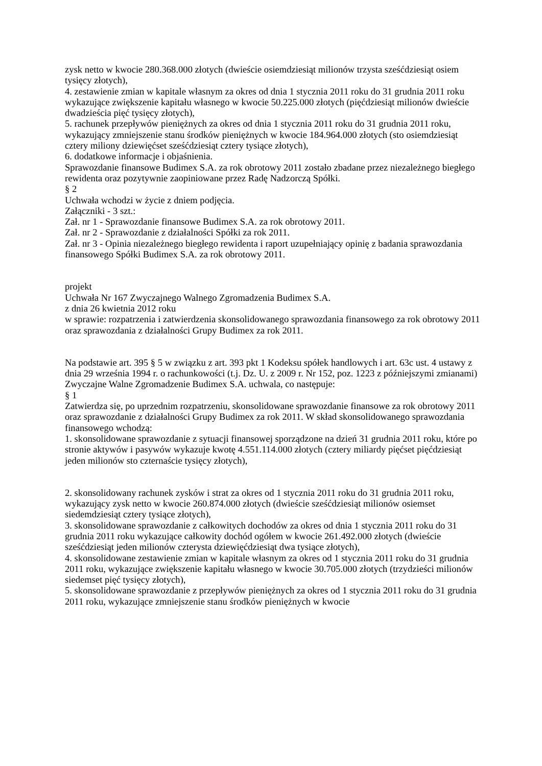zysk netto w kwocie 280.368.000 złotych (dwieście osiemdziesiąt milionów trzysta sześćdziesiąt osiem tysięcy złotych),
4. zestawienie zmian w kapitale własnym za okres od dnia 1 stycznia 2011 roku do 31 grudnia 2011 roku wykazujące zwiększenie kapitału własnego w kwocie 50.225.000 złotych (pięćdziesiąt milionów dwieście dwadzieścia pięć tysięcy złotych),
5. rachunek przepływów pieniężnych za okres od dnia 1 stycznia 2011 roku do 31 grudnia 2011 roku, wykazujący zmniejszenie stanu środków pieniężnych w kwocie 184.964.000 złotych (sto osiemdziesiąt cztery miliony dziewięćset sześćdziesiąt cztery tysiące złotych),
6. dodatkowe informacje i objaśnienia.
Sprawozdanie finansowe Budimex S.A. za rok obrotowy 2011 zostało zbadane przez niezależnego biegłego rewidenta oraz pozytywnie zaopiniowane przez Radę Nadzorczą Spółki.
§ 2
Uchwała wchodzi w życie z dniem podjęcia.
Załączniki - 3 szt.:
Zał. nr 1 - Sprawozdanie finansowe Budimex S.A. za rok obrotowy 2011.
Zał. nr 2 - Sprawozdanie z działalności Spółki za rok 2011.
Zał. nr 3 - Opinia niezależnego biegłego rewidenta i raport uzupełniający opinię z badania sprawozdania finansowego Spółki Budimex S.A. za rok obrotowy 2011.
projekt
Uchwała Nr 167 Zwyczajnego Walnego Zgromadzenia Budimex S.A.
z dnia 26 kwietnia 2012 roku
w sprawie: rozpatrzenia i zatwierdzenia skonsolidowanego sprawozdania finansowego za rok obrotowy 2011 oraz sprawozdania z działalności Grupy Budimex za rok 2011.
Na podstawie art. 395 § 5 w związku z art. 393 pkt 1 Kodeksu spółek handlowych i art. 63c ust. 4 ustawy z dnia 29 września 1994 r. o rachunkowości (t.j. Dz. U. z 2009 r. Nr 152, poz. 1223 z późniejszymi zmianami) Zwyczajne Walne Zgromadzenie Budimex S.A. uchwala, co następuje:
§ 1
Zatwierdza się, po uprzednim rozpatrzeniu, skonsolidowane sprawozdanie finansowe za rok obrotowy 2011 oraz sprawozdanie z działalności Grupy Budimex za rok 2011. W skład skonsolidowanego sprawozdania finansowego wchodzą:
1. skonsolidowane sprawozdanie z sytuacji finansowej sporządzone na dzień 31 grudnia 2011 roku, które po stronie aktywów i pasywów wykazuje kwotę 4.551.114.000 złotych (cztery miliardy pięćset pięćdziesiąt jeden milionów sto czternaście tysięcy złotych),
2. skonsolidowany rachunek zysków i strat za okres od 1 stycznia 2011 roku do 31 grudnia 2011 roku, wykazujący zysk netto w kwocie 260.874.000 złotych (dwieście sześćdziesiąt milionów osiemset siedemdziesiąt cztery tysiące złotych),
3. skonsolidowane sprawozdanie z całkowitych dochodów za okres od dnia 1 stycznia 2011 roku do 31 grudnia 2011 roku wykazujące całkowity dochód ogółem w kwocie 261.492.000 złotych (dwieście sześćdziesiąt jeden milionów czterysta dziewięćdziesiąt dwa tysiące złotych),
4. skonsolidowane zestawienie zmian w kapitale własnym za okres od 1 stycznia 2011 roku do 31 grudnia 2011 roku, wykazujące zwiększenie kapitału własnego w kwocie 30.705.000 złotych (trzydzieści milionów siedemset pięć tysięcy złotych),
5. skonsolidowane sprawozdanie z przepływów pieniężnych za okres od 1 stycznia 2011 roku do 31 grudnia 2011 roku, wykazujące zmniejszenie stanu środków pieniężnych w kwocie